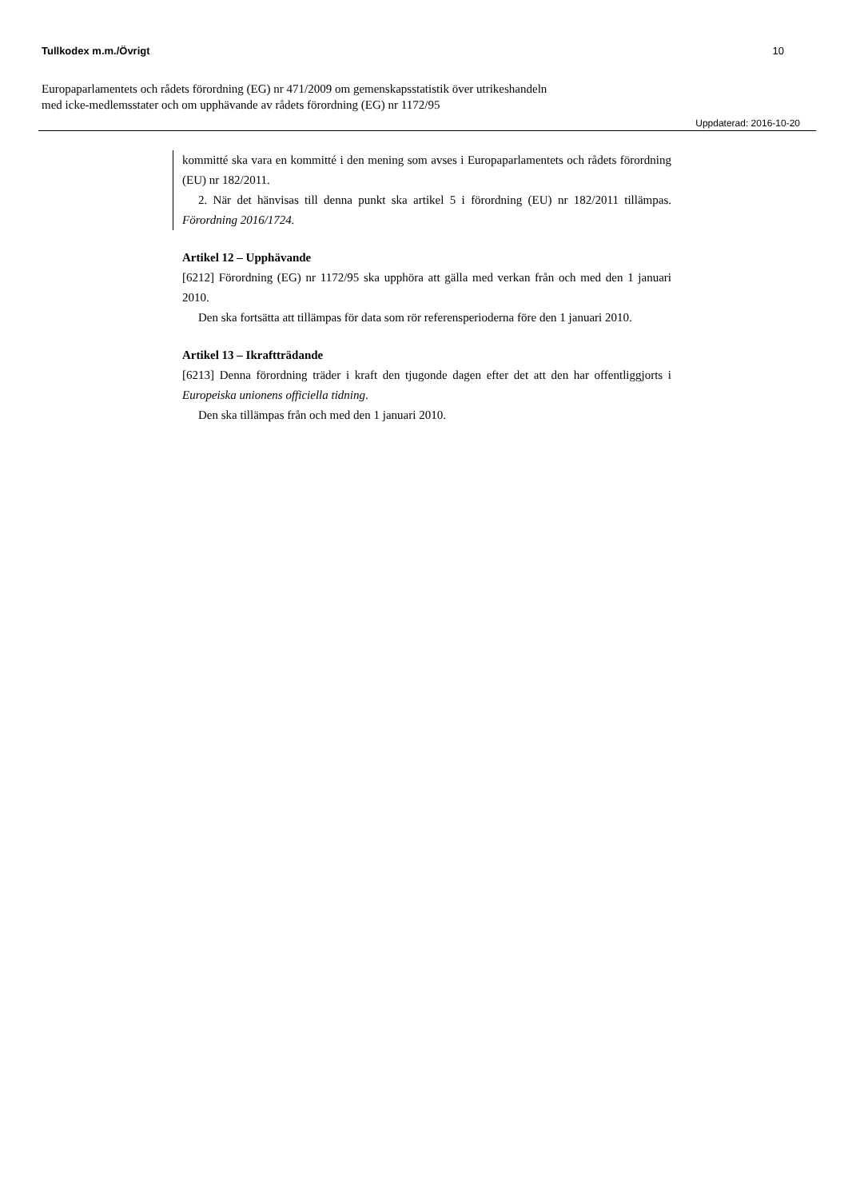Tullkodex m.m./Övrigt 10
Europaparlamentets och rådets förordning (EG) nr 471/2009 om gemenskapsstatistik över utrikeshandeln
med icke-medlemsstater och om upphävande av rådets förordning (EG) nr 1172/95
Uppdaterad: 2016-10-20
kommitté ska vara en kommitté i den mening som avses i Europaparlamentets och rådets förordning (EU) nr 182/2011.
2. När det hänvisas till denna punkt ska artikel 5 i förordning (EU) nr 182/2011 tillämpas. Förordning 2016/1724.
Artikel 12 – Upphävande
[6212] Förordning (EG) nr 1172/95 ska upphöra att gälla med verkan från och med den 1 januari 2010.
Den ska fortsätta att tillämpas för data som rör referensperioderna före den 1 januari 2010.
Artikel 13 – Ikraftträdande
[6213] Denna förordning träder i kraft den tjugonde dagen efter det att den har offentliggjorts i Europeiska unionens officiella tidning.
Den ska tillämpas från och med den 1 januari 2010.